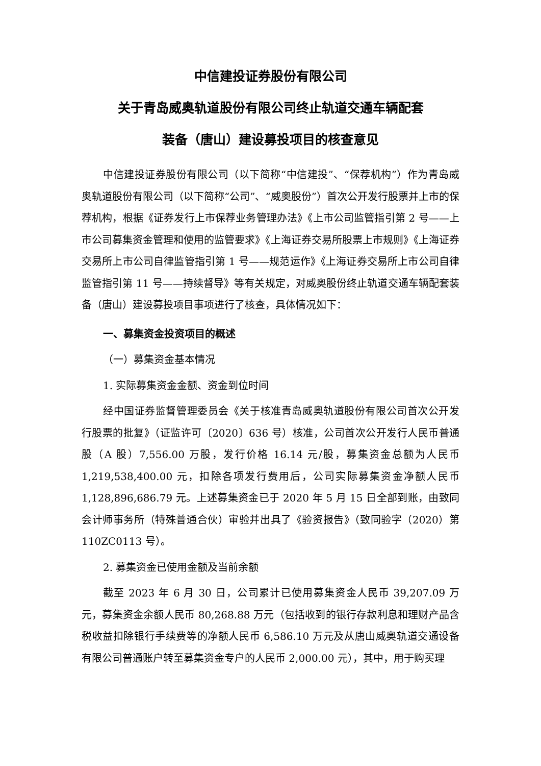中信建投证券股份有限公司
关于青岛威奥轨道股份有限公司终止轨道交通车辆配套
装备（唐山）建设募投项目的核查意见
中信建投证券股份有限公司（以下简称“中信建投”、“保荐机构”）作为青岛威奥轨道股份有限公司（以下简称“公司”、“威奥股份”）首次公开发行股票并上市的保荐机构，根据《证券发行上市保荐业务管理办法》《上市公司监管指引第 2 号——上市公司募集资金管理和使用的监管要求》《上海证券交易所股票上市规则》《上海证券交易所上市公司自律监管指引第 1 号——规范运作》《上海证券交易所上市公司自律监管指引第 11 号——持续督导》等有关规定，对威奥股份终止轨道交通车辆配套装备（唐山）建设募投项目事项进行了核查，具体情况如下：
一、募集资金投资项目的概述
（一）募集资金基本情况
1. 实际募集资金金额、资金到位时间
经中国证券监督管理委员会《关于核准青岛威奥轨道股份有限公司首次公开发行股票的批复》（证监许可〔2020〕636 号）核准，公司首次公开发行人民币普通股（A 股）7,556.00 万股，发行价格 16.14 元/股，募集资金总额为人民币 1,219,538,400.00 元，扣除各项发行费用后，公司实际募集资金净额人民币 1,128,896,686.79 元。上述募集资金已于 2020 年 5 月 15 日全部到账，由致同会计师事务所（特殊普通合伙）审验并出具了《验资报告》（致同验字（2020）第 110ZC0113 号）。
2. 募集资金已使用金额及当前余额
截至 2023 年 6 月 30 日，公司累计已使用募集资金人民币 39,207.09 万元，募集资金余额人民币 80,268.88 万元（包括收到的银行存款利息和理财产品含税收益扣除银行手续费等的净额人民币 6,586.10 万元及从唐山威奥轨道交通设备有限公司普通账户转至募集资金专户的人民币 2,000.00 元），其中，用于购买理